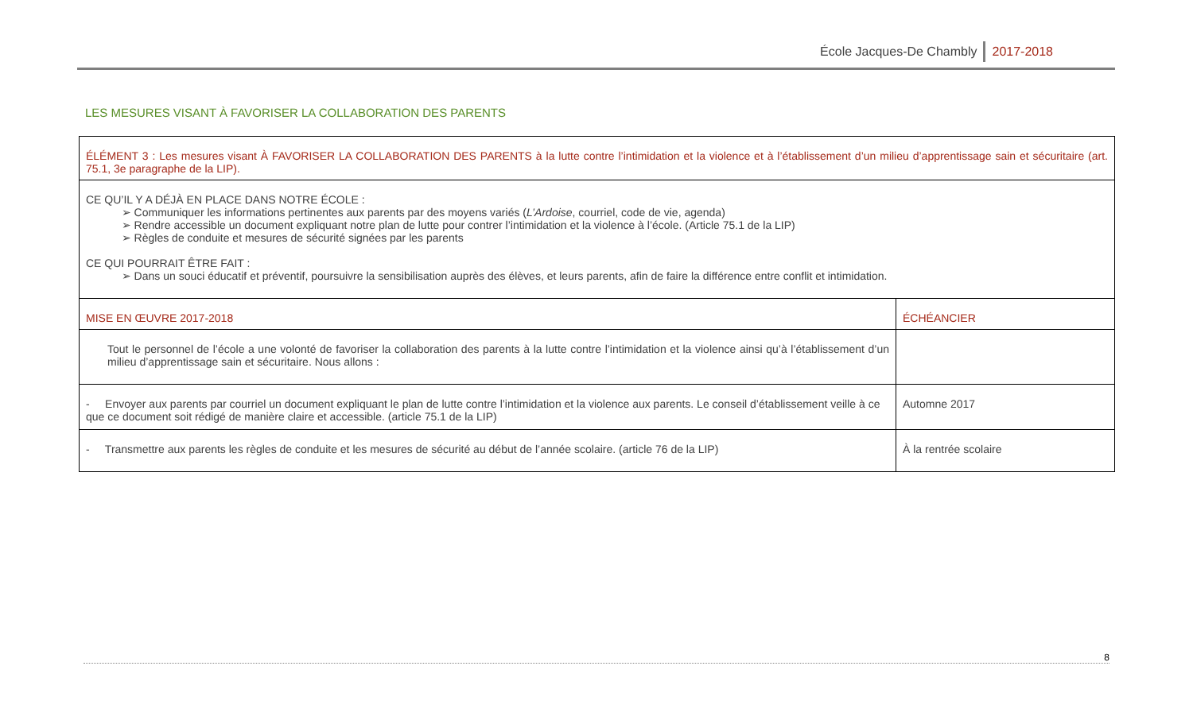École Jacques-De Chambly 2017-2018
LES MESURES VISANT À FAVORISER LA COLLABORATION DES PARENTS
| ÉLÉMENT 3 : Les mesures visant À FAVORISER LA COLLABORATION DES PARENTS à la lutte contre l’intimidation et la violence et à l’établissement d’un milieu d’apprentissage sain et sécuritaire (art. 75.1, 3e paragraphe de la LIP). | |
| CE QU’IL Y A DÉJÀ EN PLACE DANS NOTRE ÉCOLE : ➢ Communiquer les informations pertinentes aux parents par des moyens variés ( L’Ardoise , courriel, code de vie, agenda) ➢ Rendre accessible un document expliquant notre plan de lutte pour contrer l’intimidation et la violence à l’école. (Article 75.1 de la LIP) ➢ Règles de conduite et mesures de sécurité signées par les parents CE QUI POURRAIT ÊTRE FAIT : ➢ Dans un souci éducatif et préventif, poursuivre la sensibilisation auprès des élèves, et leurs parents, afin de faire la différence entre conflit et intimidation. | |
| MISE EN ŒUVRE 2017-2018 | ÉCHÉANCIER |
| Tout le personnel de l’école a une volonté de favoriser la collaboration des parents à la lutte contre l’intimidation et la violence ainsi qu’à l’établissement d’un milieu d’apprentissage sain et sécuritaire. Nous allons : | |
| - Envoyer aux parents par courriel un document expliquant le plan de lutte contre l’intimidation et la violence aux parents. Le conseil d’établissement veille à ce que ce document soit rédigé de manière claire et accessible. (article 75.1 de la LIP) | Automne 2017 |
| - Transmettre aux parents les règles de conduite et les mesures de sécurité au début de l’année scolaire. (article 76 de la LIP) | À la rentrée scolaire |
8